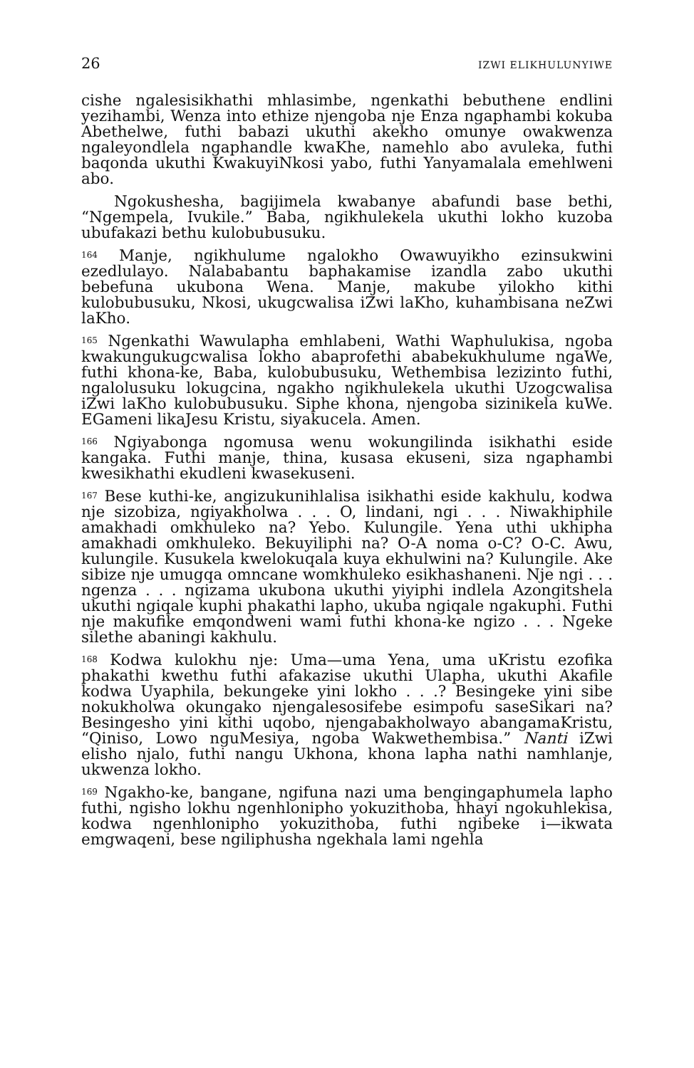26 IZWI ELIKHULUNYIWE
cishe ngalesisikhathi mhlasimbe, ngenkathi bebuthene endlini yezihambi, Wenza into ethize njengoba nje Enza ngaphambi kokuba Abethelwe, futhi babazi ukuthi akekho omunye owakwenza ngaleyondlela ngaphandle kwaKhe, namehlo abo avuleka, futhi baqonda ukuthi KwakuyiNkosi yabo, futhi Yanyamalala emehlweni abo.
Ngokushesha, bagijimela kwabanye abafundi base bethi, “Ngempela, Ivukile.” Baba, ngikhulekela ukuthi lokho kuzoba ubufakazi bethu kulobubusuku.
<sup>164</sup> Manje, ngikhulume ngalokho Owawuyikho ezinsukwini ezedlulayo. Nalababantu baphakamise izandla zabo ukuthi bebefuna ukubona Wena. Manje, makube yilokho kithi kulobubusuku, Nkosi, ukugcwalisa iZwi laKho, kuhambisana neZwi laKho.
<sup>165</sup> Ngenkathi Wawulapha emhlabeni, Wathi Waphulukisa, ngoba kwakungukugcwalisa lokho abaprofethi ababekukhulume ngaWe, futhi khona-ke, Baba, kulobubusuku, Wethembisa lezizinto futhi, ngalolusuku lokugcina, ngakho ngikhulekela ukuthi Uzogcwalisa iZwi laKho kulobubusuku. Siphe khona, njengoba sizinikela kuWe. EGameni likaJesu Kristu, siyakucela. Amen.
<sup>166</sup> Ngiyabonga ngomusa wenu wokungilinda isikhathi eside kangaka. Futhi manje, thina, kusasa ekuseni, siza ngaphambi kwesikhathi ekudleni kwasekuseni.
<sup>167</sup> Bese kuthi-ke, angizukunihlalisa isikhathi eside kakhulu, kodwa nje sizobiza, ngiyakholwa . . . O, lindani, ngi . . . Niwakhiphile amakhadi omkhuleko na? Yebo. Kulungile. Yena uthi ukhipha amakhadi omkhuleko. Bekuyiliphi na? O-A noma o-C? O-C. Awu, kulungile. Kusukela kwelokuqala kuya ekhulwini na? Kulungile. Ake sibize nje umugqa omncane womkhuleko esikhashaneni. Nje ngi . . . ngenza . . . ngizama ukubona ukuthi yiyiphi indlela Azongitshela ukuthi ngiqale kuphi phakathi lapho, ukuba ngiqale ngakuphi. Futhi nje makufike emqondweni wami futhi khona-ke ngizo . . . Ngeke silethe abaningi kakhulu.
<sup>168</sup> Kodwa kulokhu nje: Uma—uma Yena, uma uKristu ezofika phakathi kwethu futhi afakazise ukuthi Ulapha, ukuthi Akafile kodwa Uyaphila, bekungeke yini lokho . . .? Besingeke yini sibe nokukholwa okungako njengalesosifebe esimpofu saseSikari na? Besingesho yini kithi uqobo, njengabakholwayo abangamaKristu, “Qiniso, Lowo nguMesiya, ngoba Wakwethembisa.” Nanti iZwi elisho njalo, futhi nangu Ukhona, khona lapha nathi namhlanje, ukwenza lokho.
<sup>169</sup> Ngakho-ke, bangane, ngifuna nazi uma bengingaphumela lapho futhi, ngisho lokhu ngenhlonipho yokuzithoba, hhayi ngokuhlekisa, kodwa ngenhlonipho yokuzithoba, futhi ngibeke i—ikwata emgwaqeni, bese ngiliphusha ngekhala lami ngehla